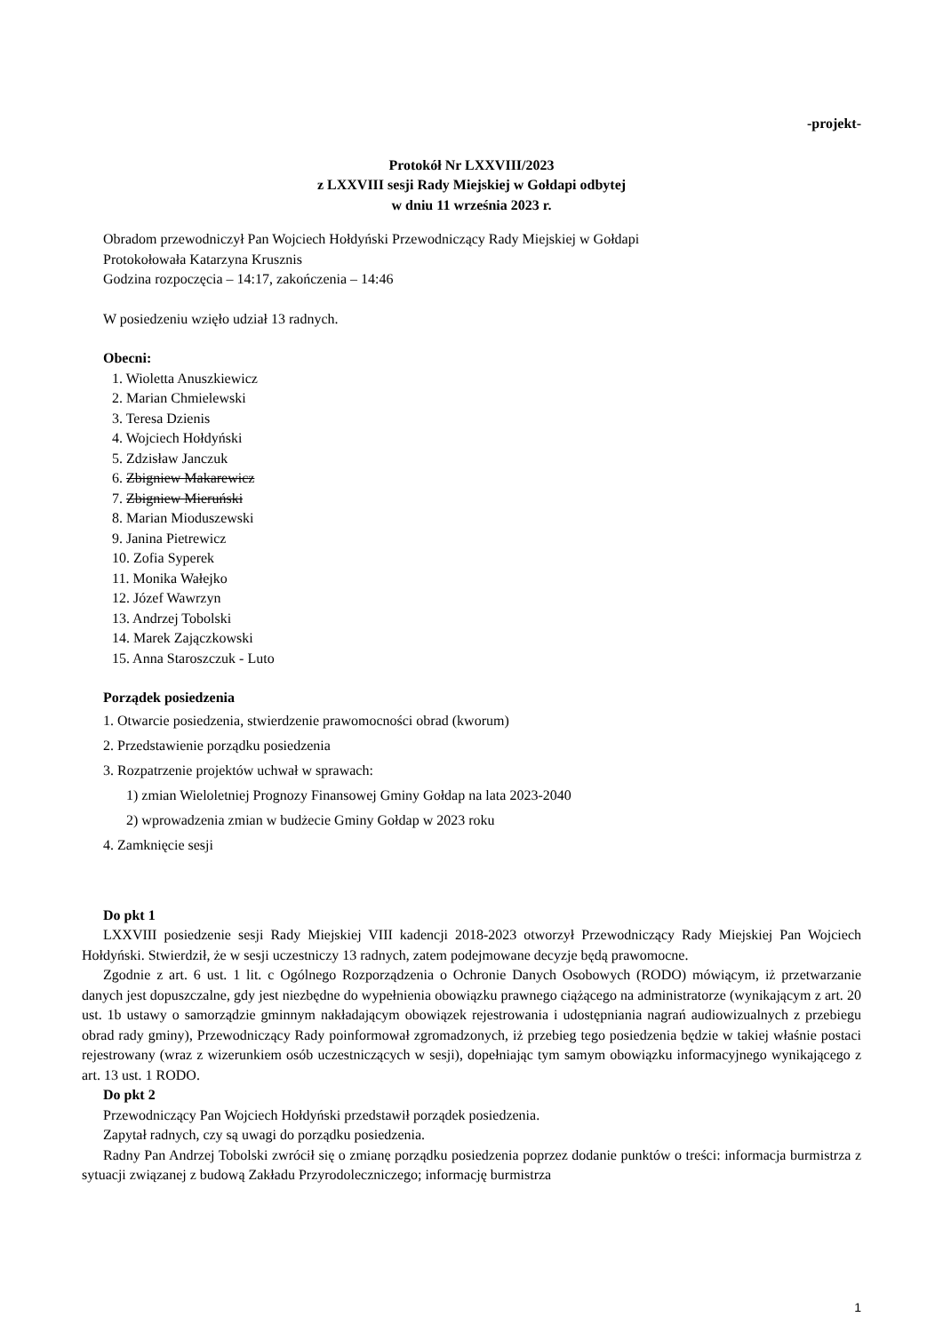-projekt-
Protokół Nr LXXVIII/2023
z LXXVIII sesji Rady Miejskiej w Gołdapi odbytej
w dniu 11 września 2023 r.
Obradom przewodniczył Pan Wojciech Hołdyński Przewodniczący Rady Miejskiej w Gołdapi
Protokołowała Katarzyna Krusznis
Godzina rozpoczęcia – 14:17, zakończenia – 14:46
W posiedzeniu wzięło udział 13 radnych.
Obecni:
1. Wioletta Anuszkiewicz
2. Marian Chmielewski
3. Teresa Dzienis
4. Wojciech Hołdyński
5. Zdzisław Janczuk
6. Zbigniew Makarewicz
7. Zbigniew Mieruński
8. Marian Mioduszewski
9. Janina Pietrewicz
10. Zofia Syperek
11. Monika Wałejko
12. Józef Wawrzyn
13. Andrzej Tobolski
14. Marek Zajączkowski
15. Anna Staroszczuk - Luto
Porządek posiedzenia
1. Otwarcie posiedzenia, stwierdzenie prawomocności obrad (kworum)
2. Przedstawienie porządku posiedzenia
3. Rozpatrzenie projektów uchwał w sprawach:
1) zmian Wieloletniej Prognozy Finansowej Gminy Gołdap na lata 2023-2040
2) wprowadzenia zmian w budżecie Gminy Gołdap w 2023 roku
4. Zamknięcie sesji
Do pkt 1
LXXVIII posiedzenie sesji Rady Miejskiej VIII kadencji 2018-2023 otworzył Przewodniczący Rady Miejskiej Pan Wojciech Hołdyński. Stwierdził, że w sesji uczestniczy 13 radnych, zatem podejmowane decyzje będą prawomocne.
Zgodnie z art. 6 ust. 1 lit. c Ogólnego Rozporządzenia o Ochronie Danych Osobowych (RODO) mówiącym, iż przetwarzanie danych jest dopuszczalne, gdy jest niezbędne do wypełnienia obowiązku prawnego ciążącego na administratorze (wynikającym z art. 20 ust. 1b ustawy o samorządzie gminnym nakładającym obowiązek rejestrowania i udostępniania nagrań audiowizualnych z przebiegu obrad rady gminy), Przewodniczący Rady poinformował zgromadzonych, iż przebieg tego posiedzenia będzie w takiej właśnie postaci rejestrowany (wraz z wizerunkiem osób uczestniczących w sesji), dopełniając tym samym obowiązku informacyjnego wynikającego z art. 13 ust. 1 RODO.
Do pkt 2
Przewodniczący Pan Wojciech Hołdyński przedstawił porządek posiedzenia.
Zapytał radnych, czy są uwagi do porządku posiedzenia.
Radny Pan Andrzej Tobolski zwrócił się o zmianę porządku posiedzenia poprzez dodanie punktów o treści: informacja burmistrza z sytuacji związanej z budową Zakładu Przyrodoleczniczego; informację burmistrza
1